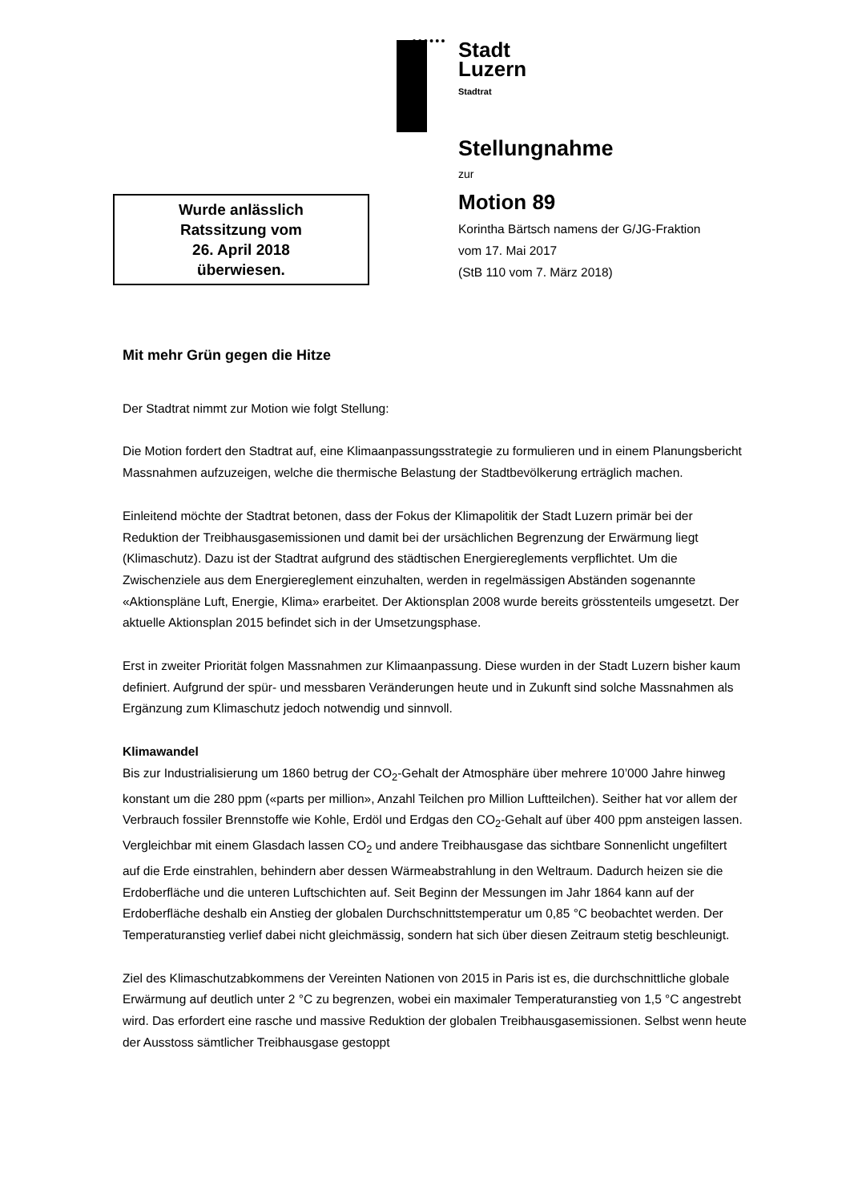Stadt
Luzern
Stadtrat
Stellungnahme
zur
Motion 89
Korintha Bärtsch namens der G/JG-Fraktion
vom 17. Mai 2017
(StB 110 vom 7. März 2018)
Wurde anlässlich
Ratssitzung vom
26. April 2018
überwiesen.
Mit mehr Grün gegen die Hitze
Der Stadtrat nimmt zur Motion wie folgt Stellung:
Die Motion fordert den Stadtrat auf, eine Klimaanpassungsstrategie zu formulieren und in einem Planungsbericht Massnahmen aufzuzeigen, welche die thermische Belastung der Stadtbevölkerung erträglich machen.
Einleitend möchte der Stadtrat betonen, dass der Fokus der Klimapolitik der Stadt Luzern primär bei der Reduktion der Treibhausgasemissionen und damit bei der ursächlichen Begrenzung der Erwärmung liegt (Klimaschutz). Dazu ist der Stadtrat aufgrund des städtischen Energiereglements verpflichtet. Um die Zwischenziele aus dem Energiereglement einzuhalten, werden in regelmässigen Abständen sogenannte «Aktionspläne Luft, Energie, Klima» erarbeitet. Der Aktionsplan 2008 wurde bereits grösstenteils umgesetzt. Der aktuelle Aktionsplan 2015 befindet sich in der Umsetzungsphase.
Erst in zweiter Priorität folgen Massnahmen zur Klimaanpassung. Diese wurden in der Stadt Luzern bisher kaum definiert. Aufgrund der spür- und messbaren Veränderungen heute und in Zukunft sind solche Massnahmen als Ergänzung zum Klimaschutz jedoch notwendig und sinnvoll.
Klimawandel
Bis zur Industrialisierung um 1860 betrug der CO<sub>2</sub>-Gehalt der Atmosphäre über mehrere 10’000 Jahre hinweg konstant um die 280 ppm («parts per million», Anzahl Teilchen pro Million Luftteilchen). Seither hat vor allem der Verbrauch fossiler Brennstoffe wie Kohle, Erdöl und Erdgas den CO<sub>2</sub>-Gehalt auf über 400 ppm ansteigen lassen. Vergleichbar mit einem Glasdach lassen CO<sub>2</sub> und andere Treibhausgase das sichtbare Sonnenlicht ungefiltert auf die Erde einstrahlen, behindern aber dessen Wärmeabstrahlung in den Weltraum. Dadurch heizen sie die Erdoberfläche und die unteren Luftschichten auf. Seit Beginn der Messungen im Jahr 1864 kann auf der Erdoberfläche deshalb ein Anstieg der globalen Durchschnittstemperatur um 0,85 °C beobachtet werden. Der Temperaturanstieg verlief dabei nicht gleichmässig, sondern hat sich über diesen Zeitraum stetig beschleunigt.
Ziel des Klimaschutzabkommens der Vereinten Nationen von 2015 in Paris ist es, die durchschnittliche globale Erwärmung auf deutlich unter 2 °C zu begrenzen, wobei ein maximaler Temperaturanstieg von 1,5 °C angestrebt wird. Das erfordert eine rasche und massive Reduktion der globalen Treibhausgasemissionen. Selbst wenn heute der Ausstoss sämtlicher Treibhausgase gestoppt